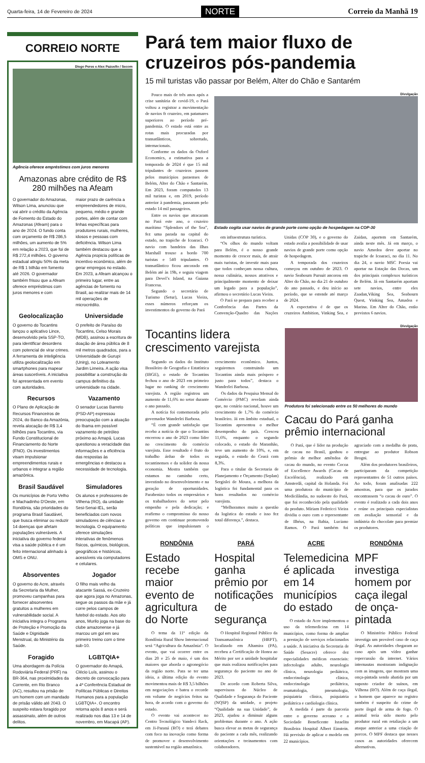Quarta-feira, 14 de Fevereiro de 2024 NORTE Correio da Manhã 19
CORREIO NORTE
Diego Peres e Alex Pazuello / Secom
Agência oferece empréstimos com juros menores
Amazonas abre crédito de R$ 280 milhões na Afeam
O governador do Amazonas, Wilson Lima, anunciou que vai abrir o crédito da Agência de Fomento do Estado do Amazonas (Afeam) para o ano de 2024. O fundo conta com orçamento de R$ 286,5 milhões, um aumento de 5% em relação a 2023, que foi de R$ 272,4 milhões. O governo estadual atingiu 50% da meta de R$ 1 bilhão em fomento até 2026. O governador também frisou que a Afeam oferece empréstimos com juros menores e com
maior prazo de carência a empreendedores de micro, pequeno, médio e grande portes, além de contar com linhas específicas para produtores rurais, mulheres, idosos e pessoas com deficiência. Wilson Lima também destacou que a Agência propicia políticas de incentivo econômico, além de gerar empregos no estado. Em 2023, a Afeam alcançou o primeiro lugar, entre as agências de fomento no Brasil, ao realizar mais de 14 mil operações de microcrédito.
Geolocalização
O governo do Tocantins lançou o aplicativo Lince, desenvolvido pela SSP-TO, para identificar desordens com potencial de virar crimes. A ferramenta de inteligência utiliza geolocalização em smartphones para mapear áreas suscetíveis. A iniciativa foi apresentada em evento com autoridades.
Universidade
O prefeito de Paraíso do Tocantins, Celso Morais (MDB), assinou a escritura de doação de área pública de 8 mil metros quadrados, para a Universidade de Gurupi (Unirg), no Loteamento Jardim Limeira. A ação visa possibilitar a construção do campus definitivo da universidade na cidade.
Recursos
O Plano de Aplicação de Recursos Financeiros de 2024, do Banco da Amazônia, revela alocação de R$ 3,4 bilhões para Tocantins, via Fundo Constitucional de Financiamento do Norte (FNO). Os investimentos visam impulsionar empreendimentos rurais e urbanos e integrar a região amazônica.
Vazamento
O senador Lucas Barreto (PSD-AP) expressou preocupação com a atuação do Ibama em possível vazamento de petróleo próximo ao Amapá. Lucas questionou a veracidade das informações e a eficiência das respostas às emergências e destacou a necessidade de tecnologia.
Brasil Saudável
Os municípios de Porto Velho e Machadinho D'Oeste, em Rondônia, são prioridades do programa Brasil Saudável, que busca eliminar ou reduzir 14 doenças que afetam populações vulneráveis. A iniciativa do governo federal visa a saúde pública e é um feito internacional alinhado à OMS e ONU.
Simuladores
Os alunos e professores de Vilhena (RO), da unidade Sesi-Senai-IEL, serão beneficiados com novos simuladores de ciências e tecnologia. O equipamento oferece simulações interativas de fenômenos físicos, químicos, biológicos, geográficos e históricos, acessíveis via computadores e celulares.
Absorventes
O governo do Acre, através da Secretaria da Mulher, promoveu campanhas para fornecer absorventes gratuitos a mulheres em vulnerabilidade social. A iniciativa integra o Programa de Proteção e Promoção da Saúde e Dignidade Menstrual, do Ministério da Saúde.
Jogador
O filho mais velho da atacante Sassá, ex-Cruzeiro que agora joga no Amazonas, segue os passos da mãe e já corre pelos campos de futebol do estado. Aos oito anos, Murilo joga na base do clube amazonense e já marcou um gol em seu primeiro treino com o time sub-10.
Foragido
Uma abordagem da Polícia Rodoviária Federal (PRF) na BR-364, nas proximidades da Corrente, em Rio Branco (AC), resultou na prisão de um homem com um mandado de prisão válido até 2043. O suspeito estava foragido por assassinato, além de outros delitos.
LGBTQIA+
O governador do Amapá, Clécio Luís, assinou o decreto de convocação para a 4ª Conferência Estadual de Políticas Públicas e Direitos Humanos para a população LGBTQIA+. O encontro retorna após 8 anos e será realizado nos dias 13 e 14 de novembro, em Macapá (AP).
Pará tem maior fluxo de cruzeiros pós-pandemia
15 mil turistas vão passar por Belém, Alter do Chão e Santarém
Pouco mais de três anos após a crise sanitária de covid-19, o Pará voltou a registrar a movimentação de navios fr cruzeiro, em patamares superiores ao período pré-pandemia. O estado está entre as rotas mais procuradas por transatlânticos, sobretudo, internacionais.
Conforme os dados da Oxford Economics, a estimativa para a temporada de 2024 é que 15 mil tripulantes de cruzeiros passem pelos municípios paraenses de Belém, Alter do Chão e Santarém. Em 2023, foram computados 13 mil turistas e, em 2019, período anterior à pandemia, passaram pelo estado 14 mil passageiros.
Entre os navios que atracaram no Pará este ano, o cruzeiro marítimo “Splendors of the Sea”, fez uma parada na capital do estado, no trapiche de Icoaraci. O navio com bandeira das Ilhas Marshall trouxe a bordo 700 turistas e 540 tripulantes. O transatlântico ficou ancorado em Belém até às 19h, e seguiu viagem para Devel’s Island, na Guiana Francesa.
Segundo o secretário de Turismo (Setur), Lucas Vieira, esses números reforçam os investimentos do governo do Pará
Divulgação
Estado cogita usar navios de grande porte como opção de hospedagem na COP-30
em infraestrutura turística.
“Os olhos do mundo voltam para Belém, é o nosso grande momento de crescer mais, de atrair mais turistas, de investir mais para que todos conheçam nossa cultura, nossa culinária, nossos atrativos e principalmente momento de deixar um legado para a população”, afirmou o secretário Lucas Vieira.
O Pará se prepara para receber a Conferência das Partes da Convenção-Quadro das Nações Unidas (COP 30), e o governo do estado avalia a possibilidade de usar navios de grande porte como opção de hospedagem.
A temporada dos cruzeiros começou em outubro de 2023. O navio Seabourn Pursuit ancorou em Alter do Chão, no dia 21 de outubro do ano passado, e deu início ao período, que se estende até março de 2024.
A expectativa é de que os cruzeiros Ambition, Vinking Sea, e Zaidan, aportem em Santarém, ainda neste mês. Já em março, o navio Amedea deve aportar no trapiche de Icoaraci, no dia 11. No dia 24, o navio MSC Poesia vai aportar na Estação das Docas, um dos principais complexos turísticos de Belém. Já em Santarém aportam sete navios, entre eles Zaadan,Viking Sea, Seabourn Quest, Vinking Sea, Amadea e Marina. Em Alter do Chão, estão previstos 6 navios.
Tocantins lidera crescimento varejista
Segundo os dados do Instituto Brasileiro de Geografia e Estatística (IBGE), o estado de Tocantins fechou o ano de 2023 em primeiro lugar no ranking de crescimento varejista. A região registrou um aumento de 11,6% no setor durante o ano passado.
A notícia foi comemorada pelo governador Wanderlei Barbosa.
“É com grande satisfação que recebo a notícia de que o Tocantins encerrou o ano de 2023 como líder no crescimento do comércio varejista. Esse resultado é fruto do trabalho árduo de todos os tocantinenses e da solidez da nossa economia. Mostra também que estamos no caminho certo, investindo no desenvolvimento e na geração de oportunidades. Parabenizo todos os empresários e os trabalhadores do setor pelo empenho e pela dedicação; e reafirmo o compromisso do nosso governo em continuar promovendo políticas que impulsionam o crescimento econômico. Juntos, seguiremos construindo um Tocantins ainda mais próspero e justo para todos”, destaca o Wanderlei Barbosa.
Os dados da Pesquisa Mensal do Comércio (PMC) revelam ainda que, no cenário nacional, houve um crescimento de 1,7% do comércio brasileiro. Já em âmbito estadual, o Tocantins apresentou o melhor desempenho do país. Cresceu 11,6%, enquanto o segundo colocado, o estado do Maranhão, teve um aumento de 10%, e, em seguida, o estado do Ceará com 8,3%.
Para o titular da Secretaria de Planejamento e Orçamento (Seplan) Sergislei de Moura, a melhora da logística foi fundamental para os bons resultados no comércio varejista.
“Melhoramos muito a questão da logística do estado e isso fez total diferença.”, destaca.
Divulgação
Produtora foi selecionado entre os 50 melhores do mundo
Cacau do Pará ganha prêmio internacional
O Pará, que é líder na produção de cacau no Brasil, ganhou o prêmio de melhor amêndoa de cacau do mundo, no evento Cocoa of Excellence Awards (Cacau de Excelência), realizado em Amsterdã, capital da Holanda. Foi uma produtora do município de Medicilândia, no sudoeste do Pará, que foi reconhecido pela qualidade do produto. Míriam Federicci Vieira dividiu o ouro com o representante de Ilhéus, na Bahia, Luciano Ramos. O Pará também foi agraciado com a medalha de prata, entregue ao produtor Robson Brogni.
Além dos produtores brasileiros, participaram da competição representantes de 51 outros países. Ao todo, foram analisadas 222 amostras, para que os jurados encontrassem “o cacau de ouro”. O evento é realizado a cada dois anos e reúne os principais especialistas em avaliação sensorial e da indústria do chocolate para premiar os produtores.
RONDÔNIA
Estado recebe maior evento de agricultura do Norte
O tema da 11ª edição da Rondônia Rural Show Internacional será “Agricultura da Amazônia”. O evento, que vai ocorrer entre os dias 20 e 25 de maio, é um dos maiores que aborda o agronegócio da região norte. Para se ter uma ideia, a última edição do evento movimentou mais de R$ 3,5 bilhões em negociações e bateu o recorde em volume de negócios feitos na hora, de acordo com o governo do estado.
O evento vai acontecer no Centro Tecnológico Vandeci Rack, em Ji-Paraná (RO) e terá debates com foco na inovação como forma de promover o desenvolvimento sustentável na região amazônica.
PARÁ
Hospital ganha prêmio por notificações de segurança
O Hospital Regional Público da Transamazônica (HRPT), localizado em Altamira (PA), recebeu a Certificação de Honra ao Mérito por ser a unidade hospitalar que mais realizou notificações para segurança do paciente no ano de 2023.
De acordo com Roberta Silva, supervisora do Núcleo de Qualidade e Segurança do Paciente (NQSP) da unidade, o projeto “Qualidade na sua Unidade”, de 2023, ajudou a diminuir alguns problemas durante o ano. A ação busca elevar as metas de segurança do paciente a cada mês, realizando orientações e treinamentos com colaboradores.
ACRE
Telemedicina é aplicada em 14 municípios do estado
O estado do Acre implementou o uso da telemedicina em 14 municípios, como forma de ampliar a prestação de serviços relacionados a saúde. A iniciativa da Secretaria de Saúde (Sesacre) oferece dez especialidades médicas essenciais: infectologia adulto, neurologia clínica, neurologia pediátrica, endocrinologia clínica, endocrinologia pediátrica, reumatologia, pneumologia, psiquiatria clínica, psiquiatria pediátrica e cardiologia clínica.
A medida é parte da parceria entre o governo acreano e a Sociedade Beneficente Israelita Brasileira Hospital Albert Einstein. Há previsão de aplicar o modelo em 22 municípios.
RONDÔNIA
MPF investiga homem por caça ilegal de onça-pintada
O Ministério Público Federal investiga um provável caso de caça ilegal. As autoridades chegaram ao caso após um vídeo ganhar repercussão da internet. Vários internautas mostraram indignação com as imagens, que mostram uma onça-pintada sendo abatida por um suposto criador de suínos, em Vilhena (RO). Além de caça ilegal, o homem que aparece no registro também é suspeito do crime de porte ilegal de arma de fogo. O animal teria sido morto pelo produtor rural em retaliação a um ataque anterior a uma criação de porcos. O MPF destaca que nesses casos as autoridades oferecem alternativas.